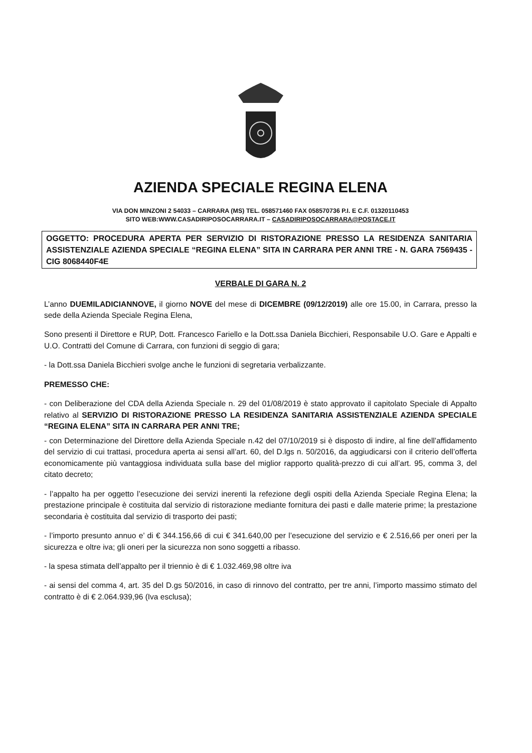AZIENDA SPECIALE REGINA ELENA
VIA DON MINZONI 2 54033 – CARRARA (MS) TEL. 058571460 FAX 058570736 P.I. E C.F. 01320110453
SITO WEB:WWW.CASADIRIPOSOCARRARA.IT – CASADIRIPOSOCARRARA@POSTACE.IT
OGGETTO: PROCEDURA APERTA PER SERVIZIO DI RISTORAZIONE PRESSO LA RESIDENZA SANITARIA ASSISTENZIALE AZIENDA SPECIALE “REGINA ELENA” SITA IN CARRARA PER ANNI TRE - N. GARA 7569435 - CIG 8068440F4E
VERBALE DI GARA N. 2
L’anno DUEMILADICIANNOVE, il giorno NOVE del mese di DICEMBRE (09/12/2019) alle ore 15.00, in Carrara, presso la sede della Azienda Speciale Regina Elena,
Sono presenti il Direttore e RUP, Dott. Francesco Fariello e la Dott.ssa Daniela Bicchieri, Responsabile U.O. Gare e Appalti e U.O. Contratti del Comune di Carrara, con funzioni di seggio di gara;
- la Dott.ssa Daniela Bicchieri svolge anche le funzioni di segretaria verbalizzante.
PREMESSO CHE:
- con Deliberazione del CDA della Azienda Speciale n. 29 del 01/08/2019 è stato approvato il capitolato Speciale di Appalto relativo al SERVIZIO DI RISTORAZIONE PRESSO LA RESIDENZA SANITARIA ASSISTENZIALE AZIENDA SPECIALE “REGINA ELENA” SITA IN CARRARA PER ANNI TRE;
- con Determinazione del Direttore della Azienda Speciale n.42 del 07/10/2019 si è disposto di indire, al fine dell’affidamento del servizio di cui trattasi, procedura aperta ai sensi all’art. 60, del D.lgs n. 50/2016, da aggiudicarsi con il criterio dell’offerta economicamente più vantaggiosa individuata sulla base del miglior rapporto qualità-prezzo di cui all’art. 95, comma 3, del citato decreto;
- l’appalto ha per oggetto l’esecuzione dei servizi inerenti la refezione degli ospiti della Azienda Speciale Regina Elena; la prestazione principale è costituita dal servizio di ristorazione mediante fornitura dei pasti e dalle materie prime; la prestazione secondaria è costituita dal servizio di trasporto dei pasti;
- l’importo presunto annuo e’ di € 344.156,66 di cui € 341.640,00 per l’esecuzione del servizio e € 2.516,66 per oneri per la sicurezza e oltre iva; gli oneri per la sicurezza non sono soggetti a ribasso.
- la spesa stimata dell’appalto per il triennio è di € 1.032.469,98 oltre iva
- ai sensi del comma 4, art. 35 del D.gs 50/2016, in caso di rinnovo del contratto, per tre anni, l’importo massimo stimato del contratto è di € 2.064.939,96 (Iva esclusa);